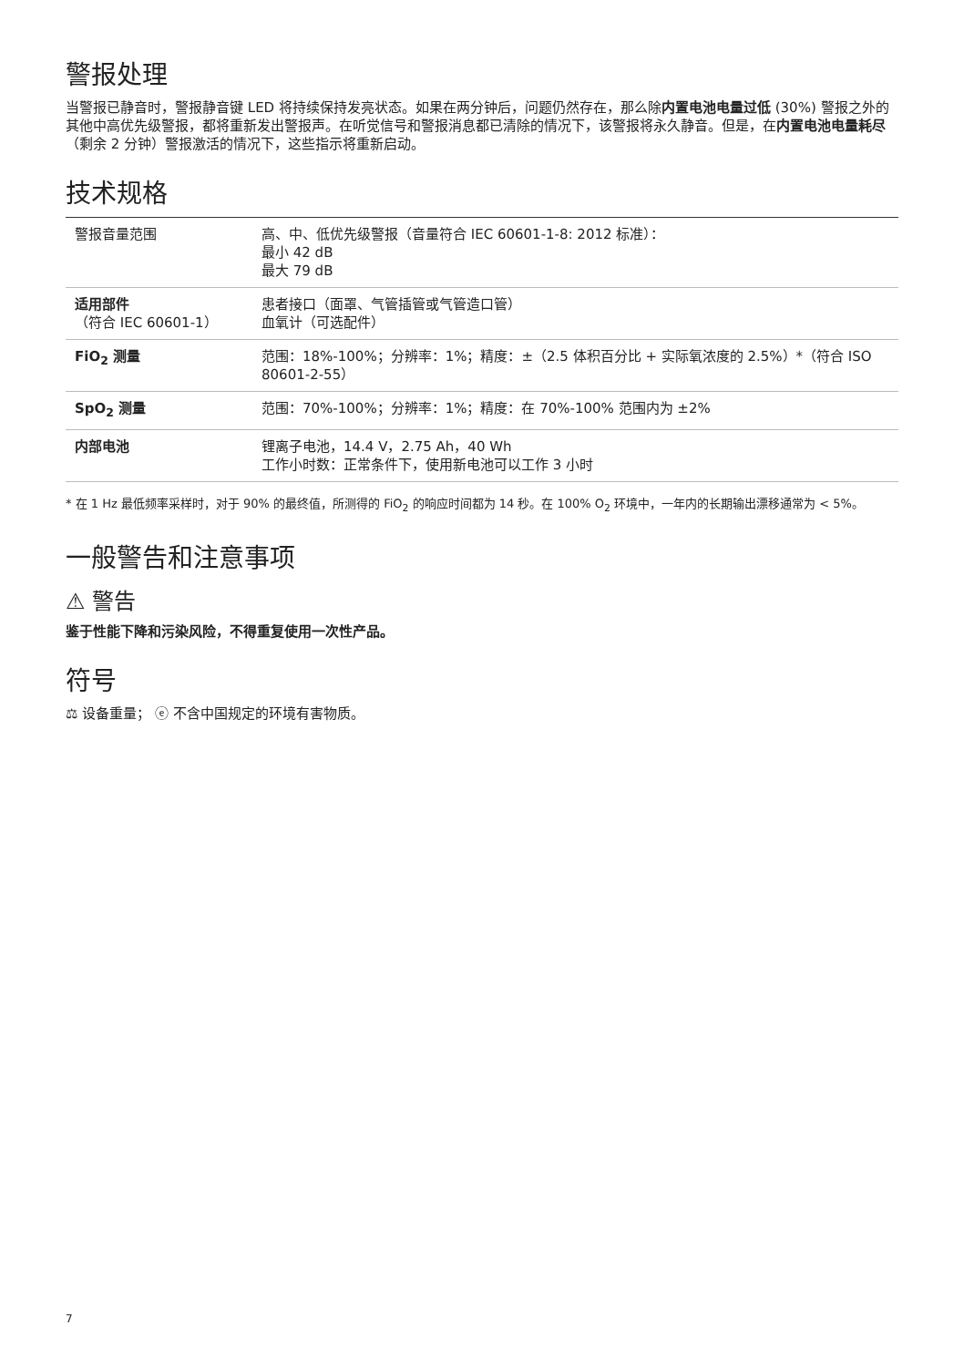警报处理
当警报已静音时，警报静音键 LED 将持续保持发亮状态。如果在两分钟后，问题仍然存在，那么除内置电池电量过低 (30%) 警报之外的其他中高优先级警报，都将重新发出警报声。在听觉信号和警报消息都已清除的情况下，该警报将永久静音。但是，在内置电池电量耗尽（剩余 2 分钟）警报激活的情况下，这些指示将重新启动。
技术规格
| 警报音量范围 | 高、中、低优先级警报（音量符合 IEC 60601-1-8: 2012 标准）： 最小 42 dB 最大 79 dB |
| 适用部件 （符合 IEC 60601-1） | 患者接口（面罩、气管插管或气管造口管） 血氧计（可选配件） |
| FiO<sub>2</sub> 测量 | 范围：18%-100%；分辨率：1%；精度：±（2.5 体积百分比 + 实际氧浓度的 2.5%）*（符合 ISO 80601-2-55） |
| SpO<sub>2</sub> 测量 | 范围：70%-100%；分辨率：1%；精度：在 70%-100% 范围内为 ±2% |
| 内部电池 | 锂离子电池，14.4 V，2.75 Ah，40 Wh 工作小时数：正常条件下，使用新电池可以工作 3 小时 |
* 在 1 Hz 最低频率采样时，对于 90% 的最终值，所测得的 FiO<sub>2</sub> 的响应时间都为 14 秒。在 100% O<sub>2</sub> 环境中，一年内的长期输出漂移通常为 < 5%。
一般警告和注意事项
⚠ 警告
鉴于性能下降和污染风险，不得重复使用一次性产品。
符号
⚖ 设备重量； ⓔ 不含中国规定的环境有害物质。
7